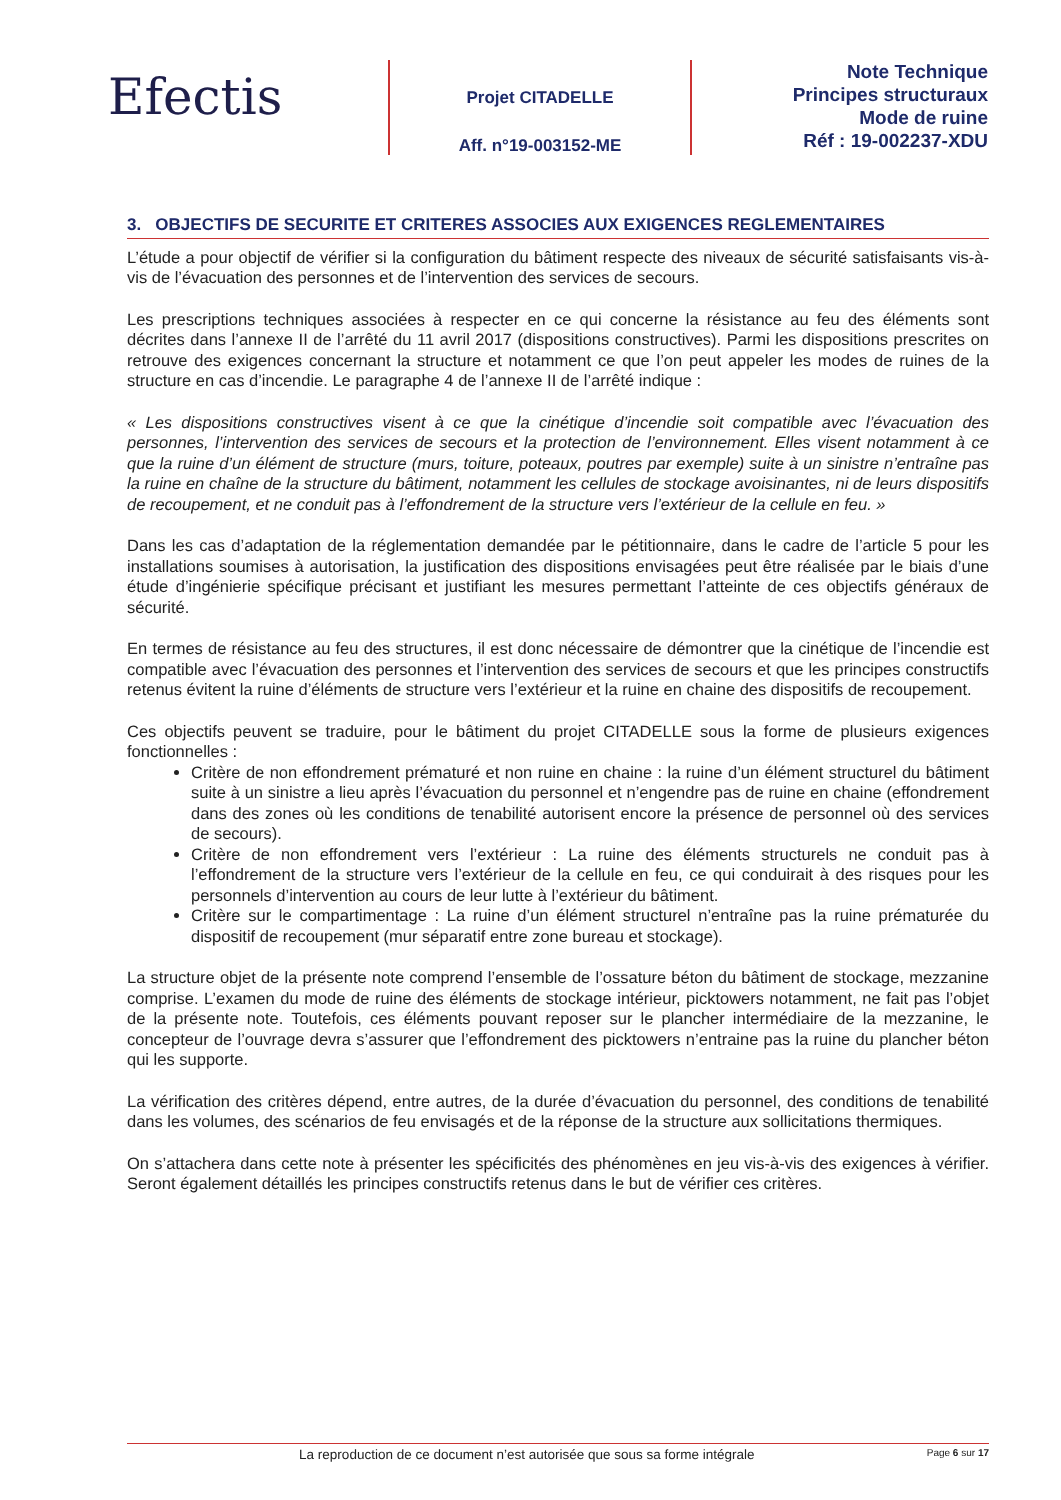Efectis
Projet CITADELLE
Aff. n°19-003152-ME
Note Technique
Principes structuraux
Mode de ruine
Réf : 19-002237-XDU
3. OBJECTIFS DE SECURITE ET CRITERES ASSOCIES AUX EXIGENCES REGLEMENTAIRES
L’étude a pour objectif de vérifier si la configuration du bâtiment respecte des niveaux de sécurité satisfaisants vis-à-vis de l’évacuation des personnes et de l’intervention des services de secours.
Les prescriptions techniques associées à respecter en ce qui concerne la résistance au feu des éléments sont décrites dans l’annexe II de l’arrêté du 11 avril 2017 (dispositions constructives). Parmi les dispositions prescrites on retrouve des exigences concernant la structure et notamment ce que l’on peut appeler les modes de ruines de la structure en cas d’incendie. Le paragraphe 4 de l’annexe II de l’arrêté indique :
« Les dispositions constructives visent à ce que la cinétique d’incendie soit compatible avec l’évacuation des personnes, l’intervention des services de secours et la protection de l’environnement. Elles visent notamment à ce que la ruine d’un élément de structure (murs, toiture, poteaux, poutres par exemple) suite à un sinistre n’entraîne pas la ruine en chaîne de la structure du bâtiment, notamment les cellules de stockage avoisinantes, ni de leurs dispositifs de recoupement, et ne conduit pas à l’effondrement de la structure vers l’extérieur de la cellule en feu. »
Dans les cas d’adaptation de la réglementation demandée par le pétitionnaire, dans le cadre de l’article 5 pour les installations soumises à autorisation, la justification des dispositions envisagées peut être réalisée par le biais d’une étude d’ingénierie spécifique précisant et justifiant les mesures permettant l’atteinte de ces objectifs généraux de sécurité.
En termes de résistance au feu des structures, il est donc nécessaire de démontrer que la cinétique de l’incendie est compatible avec l’évacuation des personnes et l’intervention des services de secours et que les principes constructifs retenus évitent la ruine d’éléments de structure vers l’extérieur et la ruine en chaine des dispositifs de recoupement.
Ces objectifs peuvent se traduire, pour le bâtiment du projet CITADELLE sous la forme de plusieurs exigences fonctionnelles :
Critère de non effondrement prématuré et non ruine en chaine : la ruine d’un élément structurel du bâtiment suite à un sinistre a lieu après l’évacuation du personnel et n’engendre pas de ruine en chaine (effondrement dans des zones où les conditions de tenabilité autorisent encore la présence de personnel où des services de secours).
Critère de non effondrement vers l’extérieur : La ruine des éléments structurels ne conduit pas à l’effondrement de la structure vers l’extérieur de la cellule en feu, ce qui conduirait à des risques pour les personnels d’intervention au cours de leur lutte à l’extérieur du bâtiment.
Critère sur le compartimentage : La ruine d’un élément structurel n’entraîne pas la ruine prématurée du dispositif de recoupement (mur séparatif entre zone bureau et stockage).
La structure objet de la présente note comprend l’ensemble de l’ossature béton du bâtiment de stockage, mezzanine comprise. L’examen du mode de ruine des éléments de stockage intérieur, picktowers notamment, ne fait pas l’objet de la présente note. Toutefois, ces éléments pouvant reposer sur le plancher intermédiaire de la mezzanine, le concepteur de l’ouvrage devra s’assurer que l’effondrement des picktowers n’entraine pas la ruine du plancher béton qui les supporte.
La vérification des critères dépend, entre autres, de la durée d’évacuation du personnel, des conditions de tenabilité dans les volumes, des scénarios de feu envisagés et de la réponse de la structure aux sollicitations thermiques.
On s’attachera dans cette note à présenter les spécificités des phénomènes en jeu vis-à-vis des exigences à vérifier. Seront également détaillés les principes constructifs retenus dans le but de vérifier ces critères.
La reproduction de ce document n’est autorisée que sous sa forme intégrale Page 6 sur 17